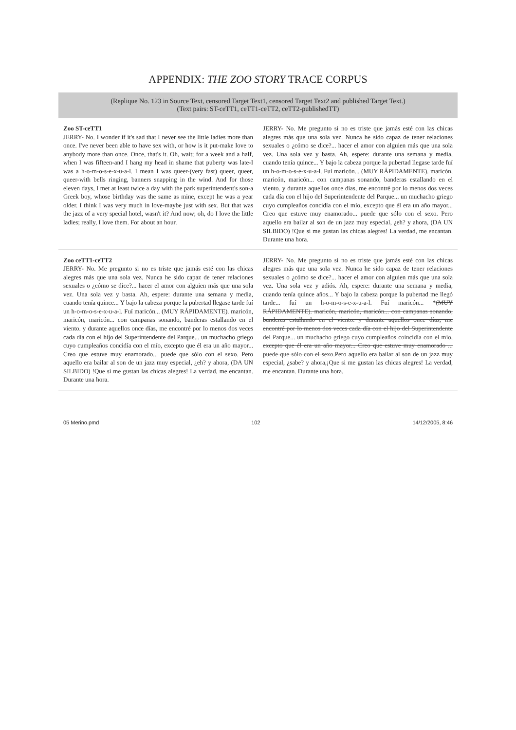APPENDIX: THE ZOO STORY TRACE CORPUS
(Replique No. 123 in Source Text, censored Target Text1, censored Target Text2 and published Target Text.)
(Text pairs: ST-ceTT1, ceTT1-ceTT2, ceTT2-publishedTT)
| Zoo ST-ceTT1 JERRY- No. I wonder if it's sad that I never see the little ladies more than once. I've never been able to have sex with, or how is it put-make love to anybody more than once. Once, that's it. Oh, wait; for a week and a half, when I was fifteen-and I hang my head in shame that puberty was late-I was a h-o-m-o-s-e-x-u-a-l. I mean I was queer-(very fast) queer, queer, queer-with bells ringing, banners snapping in the wind. And for those eleven days, I met at least twice a day with the park superintendent's son-a Greek boy, whose birthday was the same as mine, except he was a year older. I think I was very much in love-maybe just with sex. But that was the jazz of a very special hotel, wasn't it? And now; oh, do I love the little ladies; really, I love them. For about an hour. | JERRY- No. Me pregunto si no es triste que jamás esté con las chicas alegres más que una sola vez. Nunca he sido capaz de tener relaciones sexuales o ¿cómo se dice?... hacer el amor con alguien más que una sola vez. Una sola vez y basta. Ah, espere: durante una semana y media, cuando tenía quince... Y bajo la cabeza porque la pubertad llegase tarde fuí un h-o-m-o-s-e-x-u-a-l. Fuí maricón... (MUY RÁPIDAMENTE). maricón, maricón, maricón... con campanas sonando, banderas estallando en el viento. y durante aquellos once días, me encontré por lo menos dos veces cada día con el hijo del Superintendente del Parque... un muchacho griego cuyo cumpleaños concidía con el mío, excepto que él era un año mayor... Creo que estuve muy enamorado... puede que sólo con el sexo. Pero aquello era bailar al son de un jazz muy especial, ¿eh? y ahora, (DA UN SILBIDO) !Que si me gustan las chicas alegres! La verdad, me encantan. Durante una hora. |
| Zoo ceTT1-ceTT2 JERRY- No. Me pregunto si no es triste que jamás esté con las chicas alegres más que una sola vez. Nunca he sido capaz de tener relaciones sexuales o ¿cómo se dice?... hacer el amor con alguien más que una sola vez. Una sola vez y basta. Ah, espere: durante una semana y media, cuando tenía quince... Y bajo la cabeza porque la pubertad llegase tarde fuí un h-o-m-o-s-e-x-u-a-l. Fuí maricón... (MUY RÁPIDAMENTE). maricón, maricón, maricón... con campanas sonando, banderas estallando en el viento. y durante aquellos once días, me encontré por lo menos dos veces cada día con el hijo del Superintendente del Parque... un muchacho griego cuyo cumpleaños concidía con el mío, excepto que él era un año mayor... Creo que estuve muy enamorado... puede que sólo con el sexo. Pero aquello era bailar al son de un jazz muy especial, ¿eh? y ahora, (DA UN SILBIDO) !Que si me gustan las chicas alegres! La verdad, me encantan. Durante una hora. | JERRY- No. Me pregunto si no es triste que jamás esté con las chicas alegres más que una sola vez. Nunca he sido capaz de tener relaciones sexuales o ¿cómo se dice?... hacer el amor con alguien más que una sola vez. Una sola vez y adiós. Ah, espere: durante una semana y media, cuando tenía quince años... Y bajo la cabeza porque la pubertad me llegó tarde... fuí un h-o-m-o-s-e-x-u-a-l. Fuí maricón... * (MUY RÁPIDAMENTE). maricón, maricón, maricón... con campanas sonando, banderas estallando en el viento. y durante aquellos once días, me encontré por lo menos dos veces cada día con el hijo del Superintendente del Parque... un muchacho griego cuyo cumpleaños coincidía con el mío, excepto que él era un año mayor... Creo que estuve muy enamorado ... puede que sólo con el sexo .Pero aquello era bailar al son de un jazz muy especial, ¿sabe? y ahora,¡Que si me gustan las chicas alegres! La verdad, me encantan. Durante una hora. |
05 Merino.pmd 102 14/12/2005, 8:46